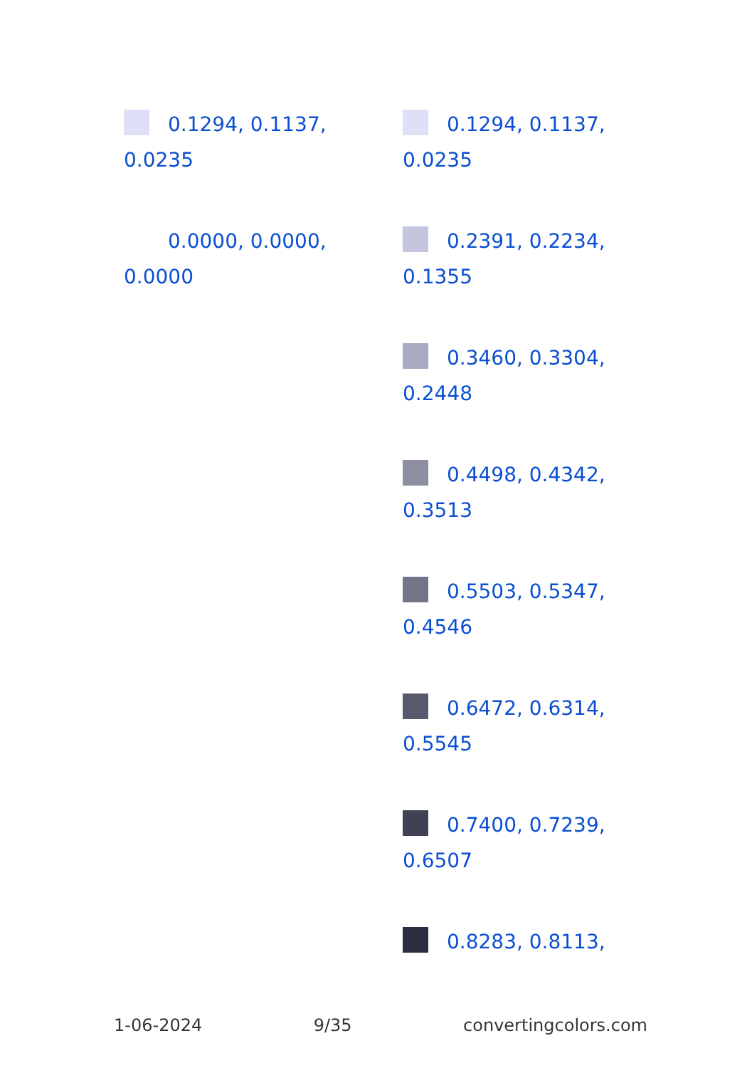0.1294, 0.1137, 0.0235
0.0000, 0.0000, 0.0000
0.1294, 0.1137, 0.0235
0.2391, 0.2234, 0.1355
0.3460, 0.3304, 0.2448
0.4498, 0.4342, 0.3513
0.5503, 0.5347, 0.4546
0.6472, 0.6314, 0.5545
0.7400, 0.7239, 0.6507
0.8283, 0.8113,
1-06-2024 9/35 convertingcolors.com